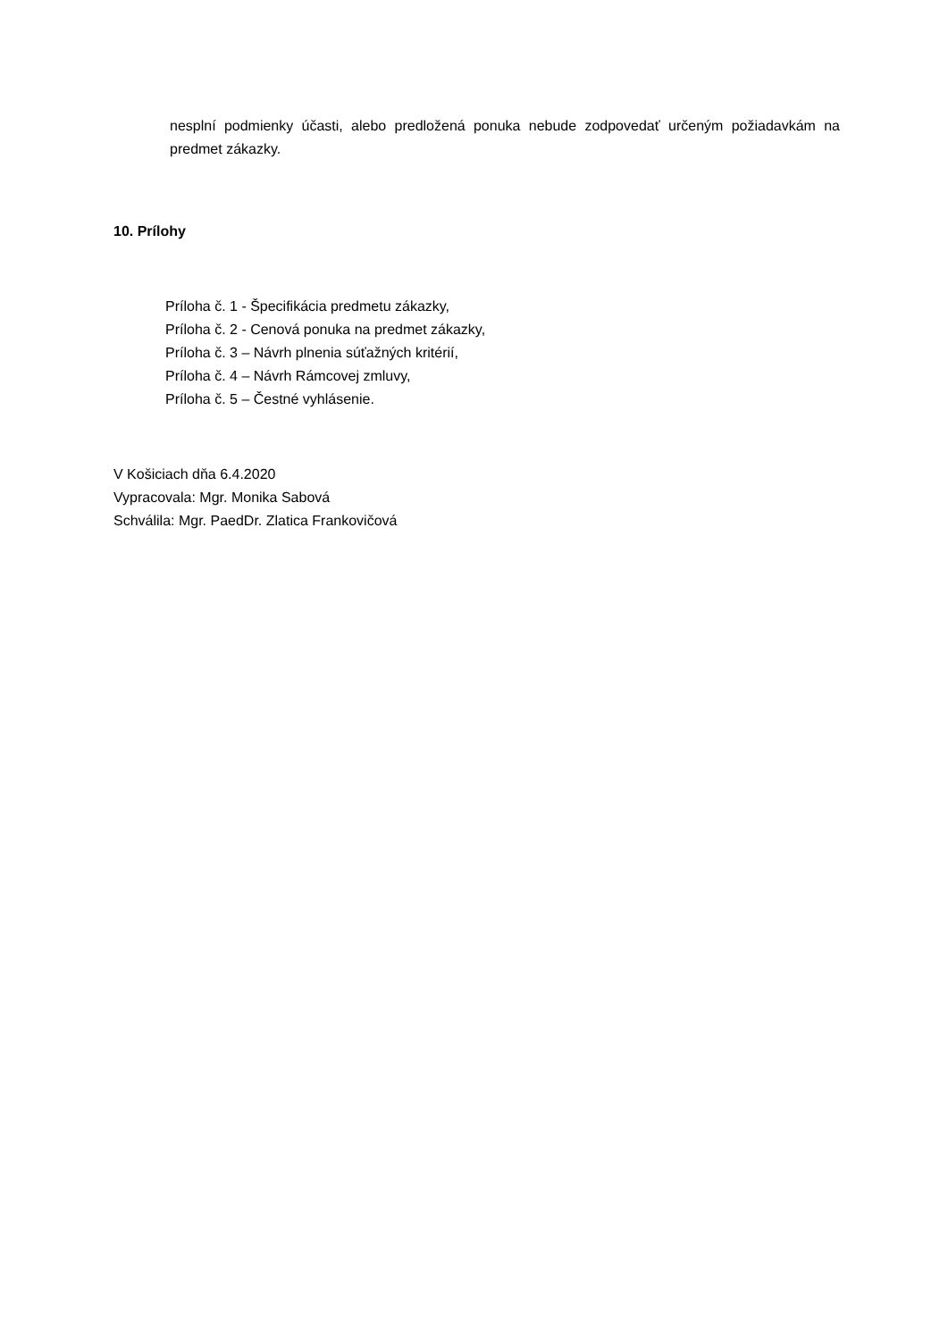nesplní podmienky účasti, alebo predložená ponuka nebude zodpovedať určeným požiadavkám na predmet zákazky.
10. Prílohy
Príloha č. 1 - Špecifikácia predmetu zákazky,
Príloha č. 2 - Cenová ponuka na predmet zákazky,
Príloha č. 3 – Návrh plnenia súťažných kritérií,
Príloha č. 4 – Návrh Rámcovej zmluvy,
Príloha č. 5 – Čestné vyhlásenie.
V Košiciach dňa 6.4.2020
Vypracovala: Mgr. Monika Sabová
Schválila: Mgr. PaedDr. Zlatica Frankovičová